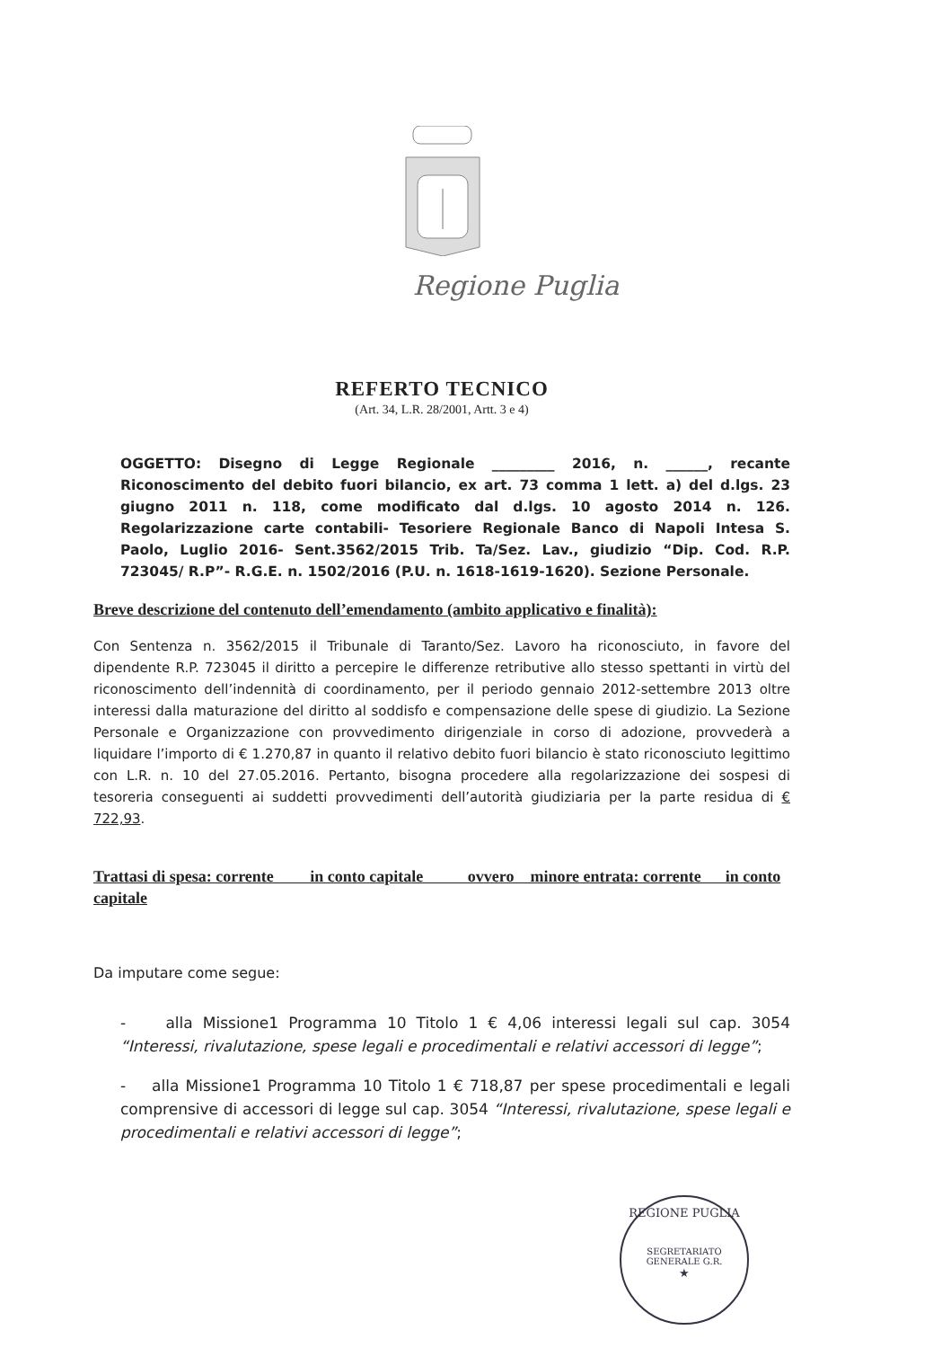Regione Puglia
REFERTO TECNICO
(Art. 34, L.R. 28/2001, Artt. 3 e 4)
OGGETTO: Disegno di Legge Regionale _________ 2016, n. ______, recante Riconoscimento del debito fuori bilancio, ex art. 73 comma 1 lett. a) del d.lgs. 23 giugno 2011 n. 118, come modificato dal d.lgs. 10 agosto 2014 n. 126. Regolarizzazione carte contabili- Tesoriere Regionale Banco di Napoli Intesa S. Paolo, Luglio 2016- Sent.3562/2015 Trib. Ta/Sez. Lav., giudizio “Dip. Cod. R.P. 723045/ R.P”- R.G.E. n. 1502/2016 (P.U. n. 1618-1619-1620). Sezione Personale.
Breve descrizione del contenuto dell’emendamento (ambito applicativo e finalità):
Con Sentenza n. 3562/2015 il Tribunale di Taranto/Sez. Lavoro ha riconosciuto, in favore del dipendente R.P. 723045 il diritto a percepire le differenze retributive allo stesso spettanti in virtù del riconoscimento dell’indennità di coordinamento, per il periodo gennaio 2012-settembre 2013 oltre interessi dalla maturazione del diritto al soddisfo e compensazione delle spese di giudizio. La Sezione Personale e Organizzazione con provvedimento dirigenziale in corso di adozione, provvederà a liquidare l’importo di € 1.270,87 in quanto il relativo debito fuori bilancio è stato riconosciuto legittimo con L.R. n. 10 del 27.05.2016. Pertanto, bisogna procedere alla regolarizzazione dei sospesi di tesoreria conseguenti ai suddetti provvedimenti dell’autorità giudiziaria per la parte residua di € 722,93.
Trattasi di spesa: corrente in conto capitale ovvero minore entrata: corrente in conto capitale
Da imputare come segue:
- alla Missione1 Programma 10 Titolo 1 € 4,06 interessi legali sul cap. 3054 “Interessi, rivalutazione, spese legali e procedimentali e relativi accessori di legge”;
- alla Missione1 Programma 10 Titolo 1 € 718,87 per spese procedimentali e legali comprensive di accessori di legge sul cap. 3054 “Interessi, rivalutazione, spese legali e procedimentali e relativi accessori di legge”;
REGIONE PUGLIA
SEGRETARIATO GENERALE G.R.
★